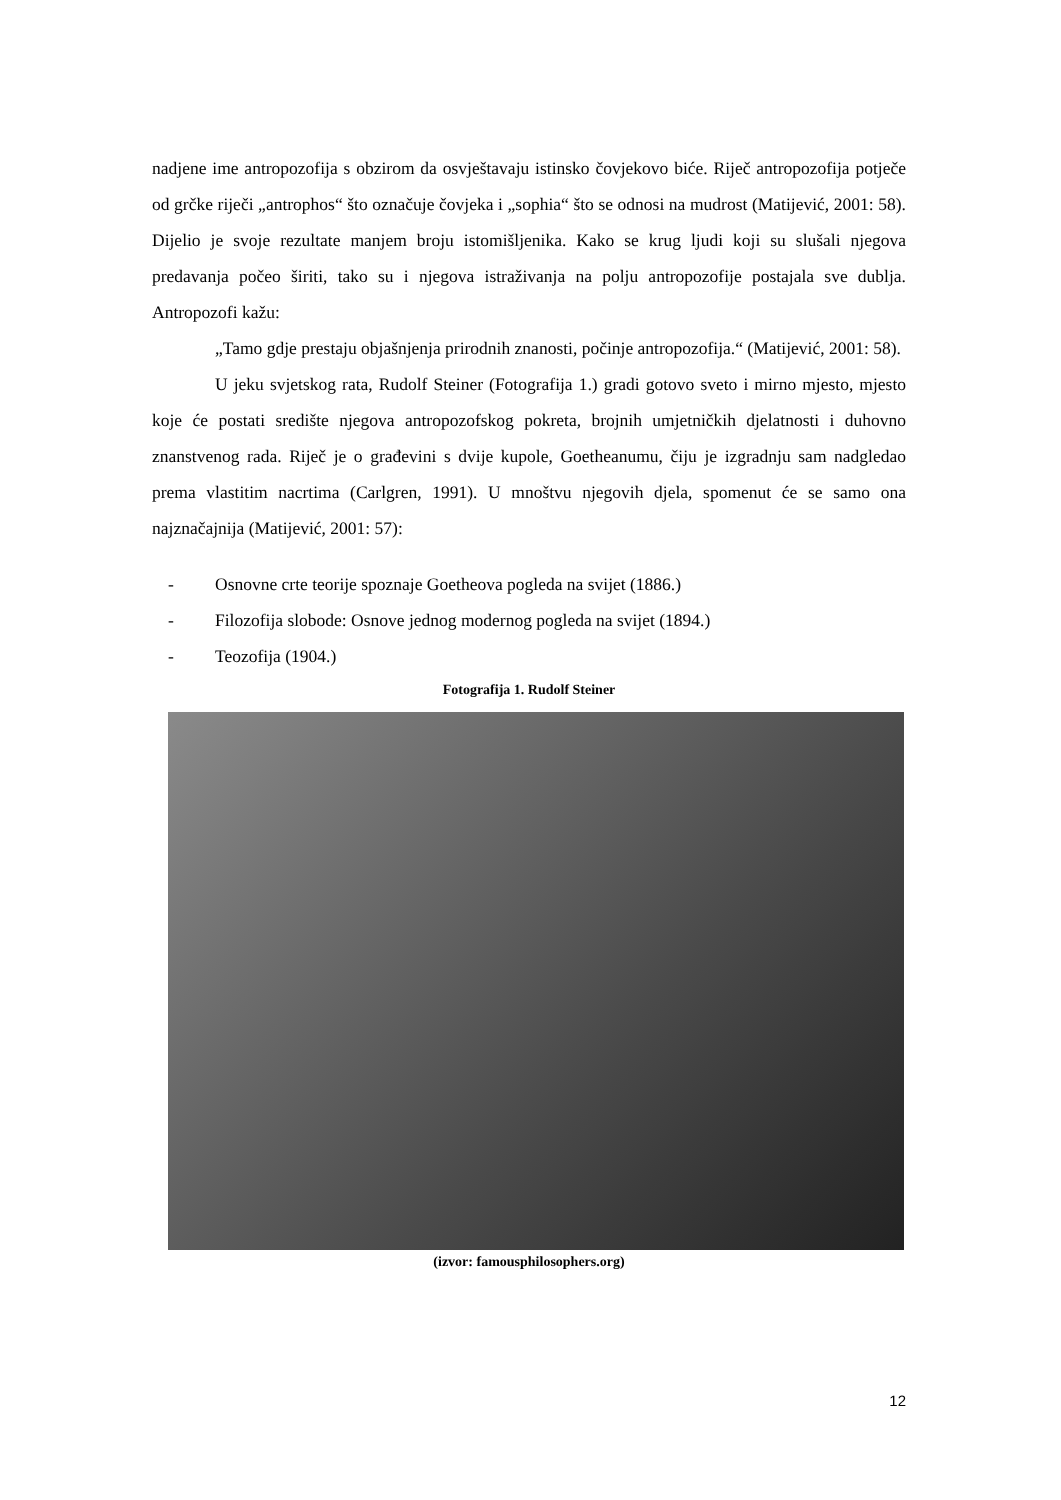nadjene ime antropozofija s obzirom da osvještavaju istinsko čovjekovo biće. Riječ antropozofija potječe od grčke riječi „antrophos“ što označuje čovjeka i „sophia“ što se odnosi na mudrost (Matijević, 2001: 58). Dijelio je svoje rezultate manjem broju istomišljenika. Kako se krug ljudi koji su slušali njegova predavanja počeo širiti, tako su i njegova istraživanja na polju antropozofije postajala sve dublja. Antropozofi kažu:
„Tamo gdje prestaju objašnjenja prirodnih znanosti, počinje antropozofija.“ (Matijević, 2001: 58).
U jeku svjetskog rata, Rudolf Steiner (Fotografija 1.) gradi gotovo sveto i mirno mjesto, mjesto koje će postati središte njegova antropozofskog pokreta, brojnih umjetničkih djelatnosti i duhovno znanstvenog rada. Riječ je o građevini s dvije kupole, Goetheanumu, čiju je izgradnju sam nadgledao prema vlastitim nacrtima (Carlgren, 1991). U mnoštvu njegovih djela, spomenut će se samo ona najznačajnija (Matijević, 2001: 57):
- Osnovne crte teorije spoznaje Goetheova pogleda na svijet (1886.)
- Filozofija slobode: Osnove jednog modernog pogleda na svijet (1894.)
- Teozofija (1904.)
Fotografija 1. Rudolf Steiner
(izvor: famousphilosophers.org)
12